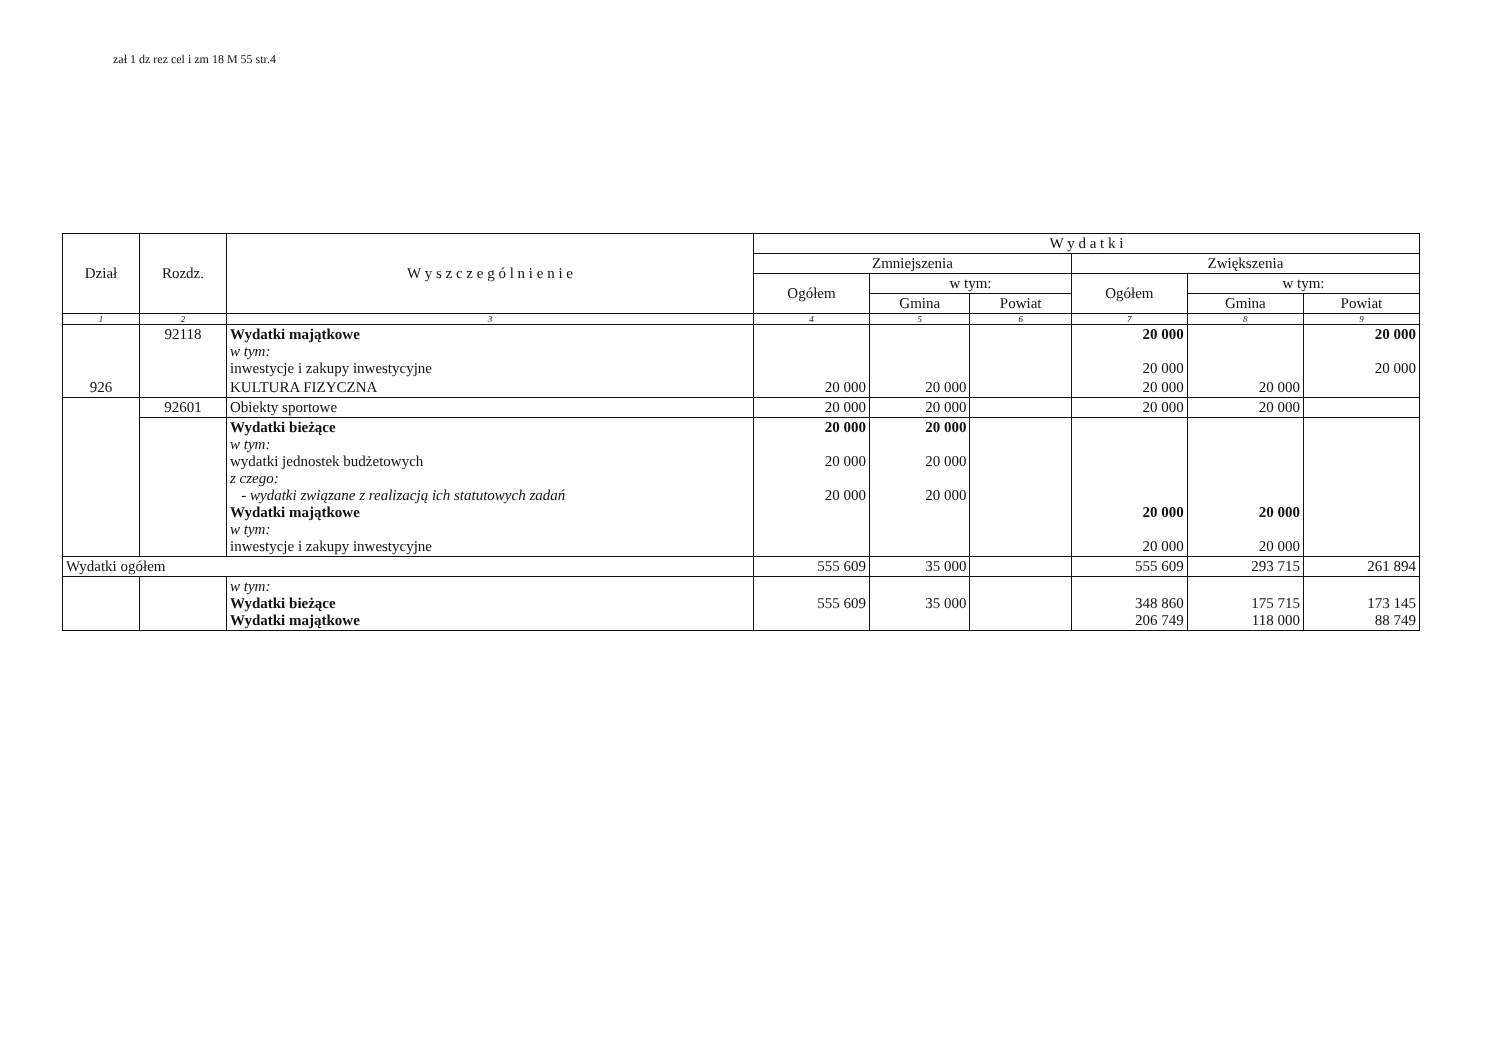zał 1 dz rez cel i zm 18 M 55 str.4
| Dział | Rozdz. | W y s z c z e g ó l n i e n i e | W y d a t k i | | | | | |
| --- | --- | --- | --- | --- | --- | --- | --- | --- |
| | | | Zmniejszenia | | | Zwiększenia | | |
| | | | Ogółem | w tym: | | Ogółem | w tym: | |
| | | | | Gmina | Powiat | | Gmina | Powiat |
| 1 | 2 | 3 | 4 | 5 | 6 | 7 | 8 | 9 |
| | 92118 | Wydatki majątkowe w tym: inwestycje i zakupy inwestycyjne | | | | 20 000 20 000 | | 20 000 20 000 |
| 926 | | KULTURA FIZYCZNA | 20 000 | 20 000 | | 20 000 | 20 000 | |
| | 92601 | Obiekty sportowe | 20 000 | 20 000 | | 20 000 | 20 000 | |
| | | Wydatki bieżące w tym: wydatki jednostek budżetowych z czego: - wydatki związane z realizacją ich statutowych zadań Wydatki majątkowe w tym: inwestycje i zakupy inwestycyjne | 20 000 20 000 20 000 | 20 000 20 000 20 000 | | 20 000 20 000 | 20 000 20 000 | |
| Wydatki ogółem | | | 555 609 | 35 000 | | 555 609 | 293 715 | 261 894 |
| | | w tym: Wydatki bieżące Wydatki majątkowe | 555 609 | 35 000 | | 348 860 206 749 | 175 715 118 000 | 173 145 88 749 |